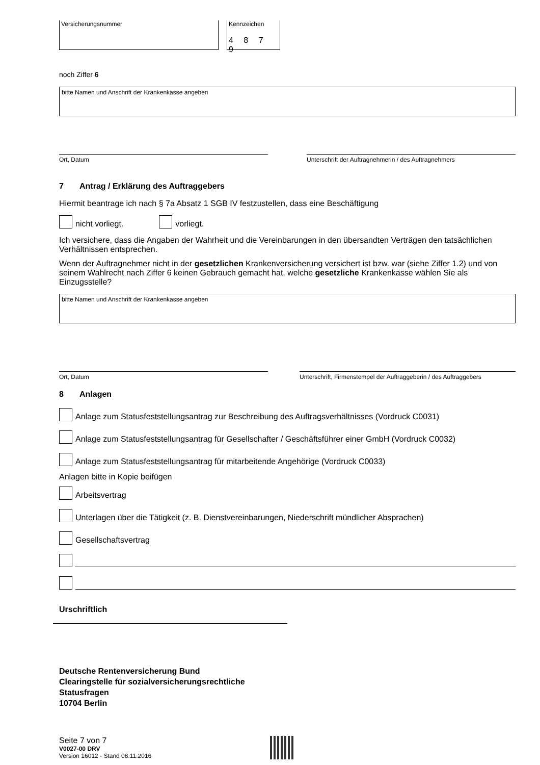Versicherungsnummer Kennzeichen
4 8 7 9
noch Ziffer 6
bitte Namen und Anschrift der Krankenkasse angeben
Ort, Datum Unterschrift der Auftragnehmerin / des Auftragnehmers
7 Antrag / Erklärung des Auftraggebers
Hiermit beantrage ich nach § 7a Absatz 1 SGB IV festzustellen, dass eine Beschäftigung
nicht vorliegt. vorliegt.
Ich versichere, dass die Angaben der Wahrheit und die Vereinbarungen in den übersandten Verträgen den tatsächlichen Verhältnissen entsprechen.
Wenn der Auftragnehmer nicht in der gesetzlichen Krankenversicherung versichert ist bzw. war (siehe Ziffer 1.2) und von seinem Wahlrecht nach Ziffer 6 keinen Gebrauch gemacht hat, welche gesetzliche Krankenkasse wählen Sie als Einzugsstelle?
bitte Namen und Anschrift der Krankenkasse angeben
Ort, Datum Unterschrift, Firmenstempel der Auftraggeberin / des Auftraggebers
8 Anlagen
Anlage zum Statusfeststellungsantrag zur Beschreibung des Auftragsverhältnisses (Vordruck C0031)
Anlage zum Statusfeststellungsantrag für Gesellschafter / Geschäftsführer einer GmbH (Vordruck C0032)
Anlage zum Statusfeststellungsantrag für mitarbeitende Angehörige (Vordruck C0033)
Anlagen bitte in Kopie beifügen
Arbeitsvertrag
Unterlagen über die Tätigkeit (z. B. Dienstvereinbarungen, Niederschrift mündlicher Absprachen)
Gesellschaftsvertrag
Urschriftlich
Deutsche Rentenversicherung Bund
Clearingstelle für sozialversicherungsrechtliche
Statusfragen
10704 Berlin
Seite 7 von 7
V0027-00 DRV
Version 16012 - Stand 08.11.2016